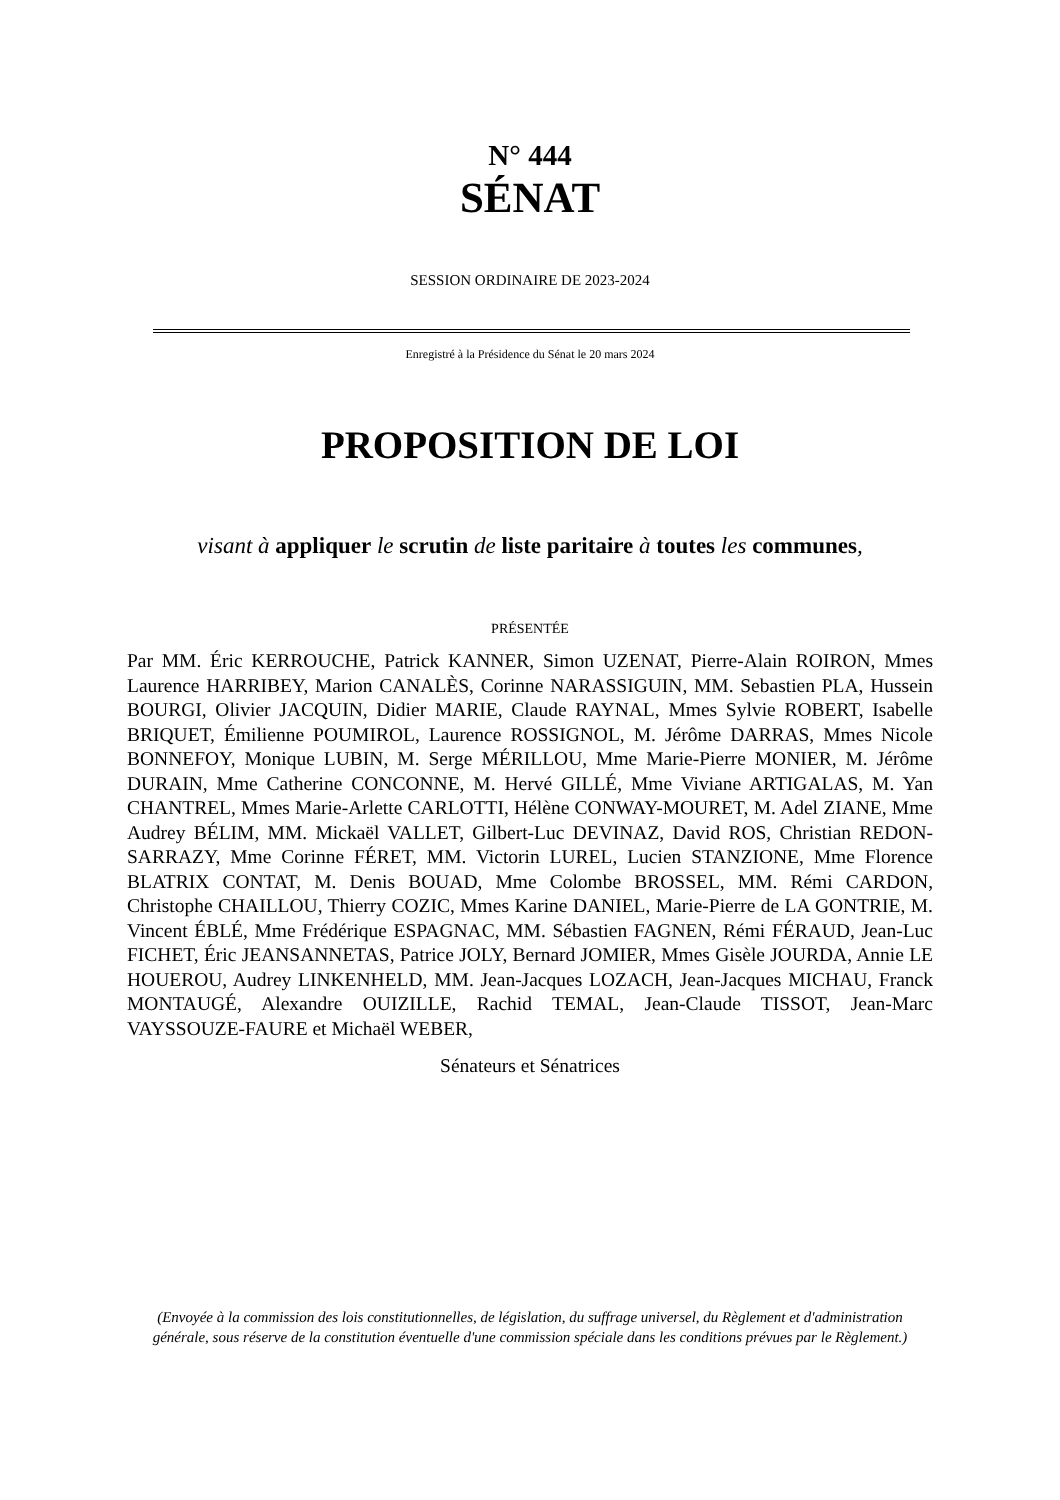N° 444
SÉNAT
SESSION ORDINAIRE DE 2023-2024
Enregistré à la Présidence du Sénat le 20 mars 2024
PROPOSITION DE LOI
visant à appliquer le scrutin de liste paritaire à toutes les communes,
PRÉSENTÉE
Par MM. Éric KERROUCHE, Patrick KANNER, Simon UZENAT, Pierre-Alain ROIRON, Mmes Laurence HARRIBEY, Marion CANALÈS, Corinne NARASSIGUIN, MM. Sebastien PLA, Hussein BOURGI, Olivier JACQUIN, Didier MARIE, Claude RAYNAL, Mmes Sylvie ROBERT, Isabelle BRIQUET, Émilienne POUMIROL, Laurence ROSSIGNOL, M. Jérôme DARRAS, Mmes Nicole BONNEFOY, Monique LUBIN, M. Serge MÉRILLOU, Mme Marie-Pierre MONIER, M. Jérôme DURAIN, Mme Catherine CONCONNE, M. Hervé GILLÉ, Mme Viviane ARTIGALAS, M. Yan CHANTREL, Mmes Marie-Arlette CARLOTTI, Hélène CONWAY-MOURET, M. Adel ZIANE, Mme Audrey BÉLIM, MM. Mickaël VALLET, Gilbert-Luc DEVINAZ, David ROS, Christian REDON-SARRAZY, Mme Corinne FÉRET, MM. Victorin LUREL, Lucien STANZIONE, Mme Florence BLATRIX CONTAT, M. Denis BOUAD, Mme Colombe BROSSEL, MM. Rémi CARDON, Christophe CHAILLOU, Thierry COZIC, Mmes Karine DANIEL, Marie-Pierre de LA GONTRIE, M. Vincent ÉBLÉ, Mme Frédérique ESPAGNAC, MM. Sébastien FAGNEN, Rémi FÉRAUD, Jean-Luc FICHET, Éric JEANSANNETAS, Patrice JOLY, Bernard JOMIER, Mmes Gisèle JOURDA, Annie LE HOUEROU, Audrey LINKENHELD, MM. Jean-Jacques LOZACH, Jean-Jacques MICHAU, Franck MONTAUGÉ, Alexandre OUIZILLE, Rachid TEMAL, Jean-Claude TISSOT, Jean-Marc VAYSSOUZE-FAURE et Michaël WEBER,
Sénateurs et Sénatrices
(Envoyée à la commission des lois constitutionnelles, de législation, du suffrage universel, du Règlement et d'administration générale, sous réserve de la constitution éventuelle d'une commission spéciale dans les conditions prévues par le Règlement.)